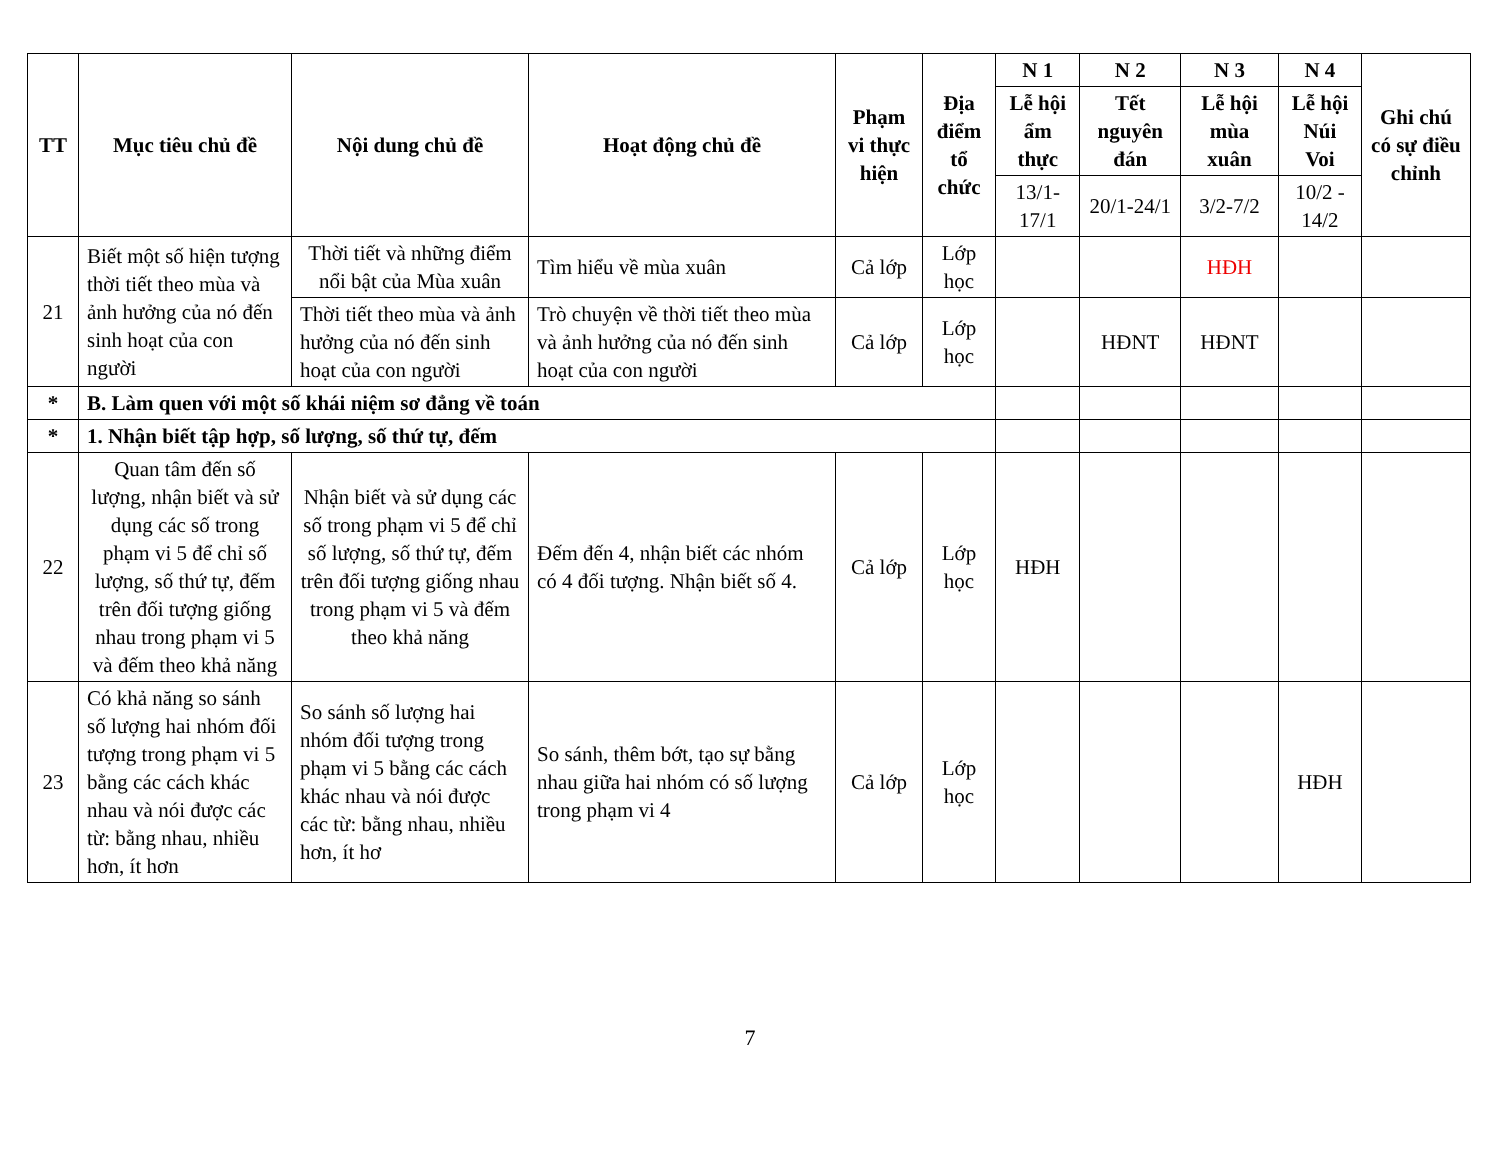| TT | Mục tiêu chủ đề | Nội dung chủ đề | Hoạt động chủ đề | Phạm vi thực hiện | Địa điểm tổ chức | N 1 | N 2 | N 3 | N 4 | Ghi chú có sự điều chỉnh |
| --- | --- | --- | --- | --- | --- | --- | --- | --- | --- | --- |
| | | | | | | Lễ hội ẩm thực | Tết nguyên đán | Lễ hội mùa xuân | Lễ hội Núi Voi | |
| | | | | | | 13/1-17/1 | 20/1-24/1 | 3/2-7/2 | 10/2 - 14/2 | |
| 21 | Biết một số hiện tượng thời tiết theo mùa và ảnh hưởng của nó đến sinh hoạt của con người | Thời tiết và những điểm nổi bật của Mùa xuân | Tìm hiểu về mùa xuân | Cả lớp | Lớp học | | | HĐH | | |
| | | Thời tiết theo mùa và ảnh hưởng của nó đến sinh hoạt của con người | Trò chuyện về thời tiết theo mùa và ảnh hưởng của nó đến sinh hoạt của con người | Cả lớp | Lớp học | | HĐNT | HĐNT | | |
| * | B. Làm quen với một số khái niệm sơ đẳng về toán | | | | | | | | | |
| * | 1. Nhận biết tập hợp, số lượng, số thứ tự, đếm | | | | | | | | | |
| 22 | Quan tâm đến số lượng, nhận biết và sử dụng các số trong phạm vi 5 để chỉ số lượng, số thứ tự, đếm trên đối tượng giống nhau trong phạm vi 5 và đếm theo khả năng | Nhận biết và sử dụng các số trong phạm vi 5 để chỉ số lượng, số thứ tự, đếm trên đối tượng giống nhau trong phạm vi 5 và đếm theo khả năng | Đếm đến 4, nhận biết các nhóm có 4 đối tượng. Nhận biết số 4. | Cả lớp | Lớp học | HĐH | | | | |
| 23 | Có khả năng so sánh số lượng hai nhóm đối tượng trong phạm vi 5 bằng các cách khác nhau và nói được các từ: bằng nhau, nhiều hơn, ít hơn | So sánh số lượng hai nhóm đối tượng trong phạm vi 5 bằng các cách khác nhau và nói được các từ: bằng nhau, nhiều hơn, ít hơ | So sánh, thêm bớt, tạo sự bằng nhau giữa hai nhóm có số lượng trong phạm vi 4 | Cả lớp | Lớp học | | | | HĐH | |
7